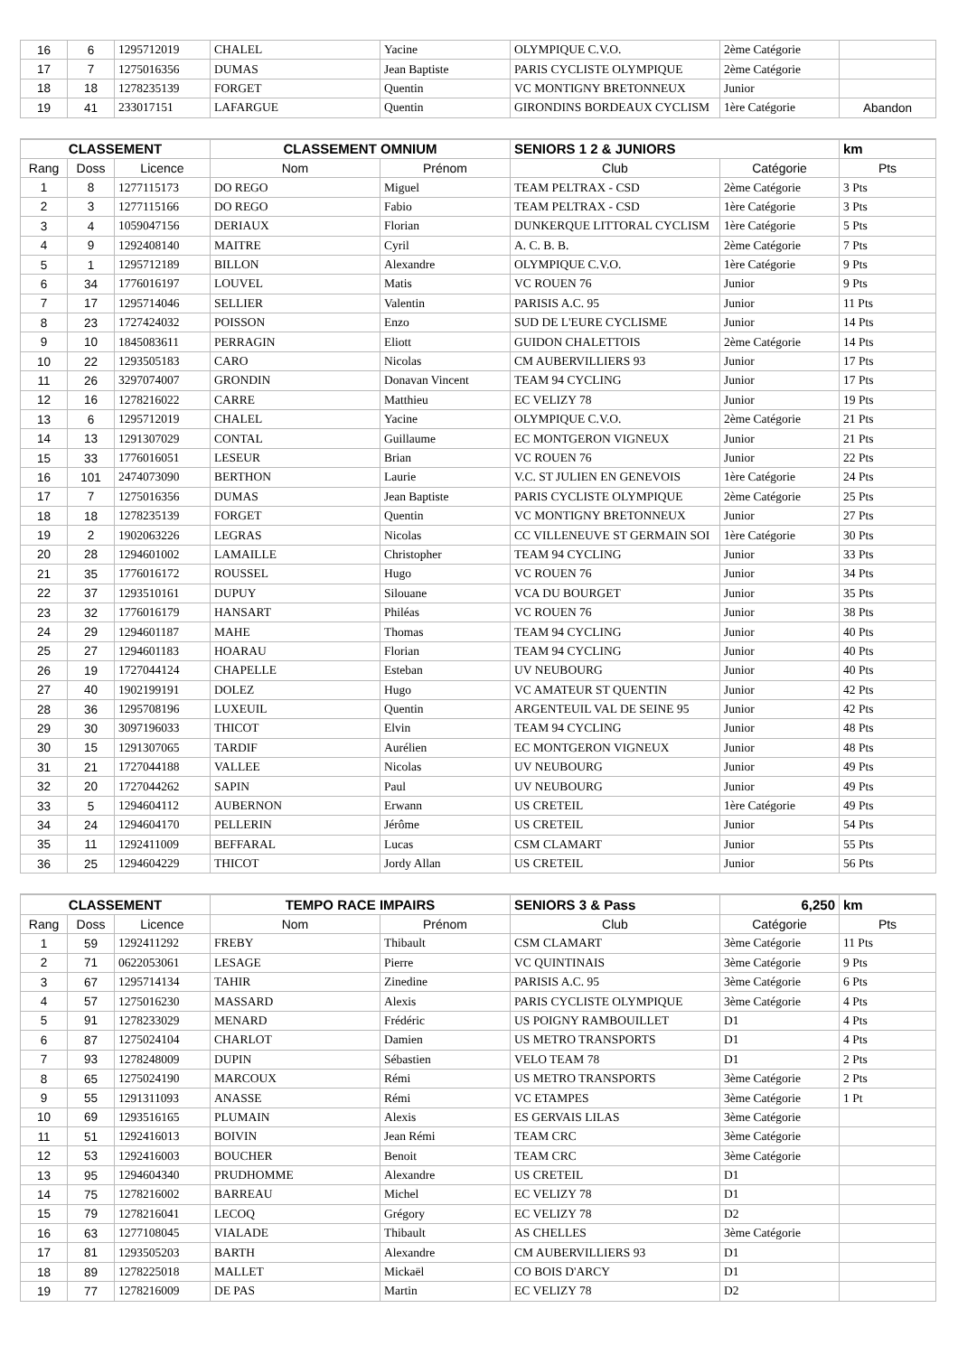| 16 | 6 | 1295712019 | CHALEL | Yacine | OLYMPIQUE C.V.O. | 2ème Catégorie | |
| 17 | 7 | 1275016356 | DUMAS | Jean Baptiste | PARIS CYCLISTE OLYMPIQUE | 2ème Catégorie | |
| 18 | 18 | 1278235139 | FORGET | Quentin | VC MONTIGNY BRETONNEUX | Junior | |
| 19 | 41 | 233017151 | LAFARGUE | Quentin | GIRONDINS BORDEAUX CYCLISM | 1ère Catégorie | Abandon |
| CLASSEMENT | | | CLASSEMENT OMNIUM | | SENIORS 1 2 & JUNIORS | | km |
| Rang | Doss | Licence | Nom | Prénom | Club | Catégorie | Pts |
| 1 | 8 | 1277115173 | DO REGO | Miguel | TEAM PELTRAX - CSD | 2ème Catégorie | 3 Pts |
| 2 | 3 | 1277115166 | DO REGO | Fabio | TEAM PELTRAX - CSD | 1ère Catégorie | 3 Pts |
| 3 | 4 | 1059047156 | DERIAUX | Florian | DUNKERQUE LITTORAL CYCLISM | 1ère Catégorie | 5 Pts |
| 4 | 9 | 1292408140 | MAITRE | Cyril | A. C. B. B. | 2ème Catégorie | 7 Pts |
| 5 | 1 | 1295712189 | BILLON | Alexandre | OLYMPIQUE C.V.O. | 1ère Catégorie | 9 Pts |
| 6 | 34 | 1776016197 | LOUVEL | Matis | VC ROUEN 76 | Junior | 9 Pts |
| 7 | 17 | 1295714046 | SELLIER | Valentin | PARISIS A.C. 95 | Junior | 11 Pts |
| 8 | 23 | 1727424032 | POISSON | Enzo | SUD DE L'EURE CYCLISME | Junior | 14 Pts |
| 9 | 10 | 1845083611 | PERRAGIN | Eliott | GUIDON CHALETTOIS | 2ème Catégorie | 14 Pts |
| 10 | 22 | 1293505183 | CARO | Nicolas | CM AUBERVILLIERS 93 | Junior | 17 Pts |
| 11 | 26 | 3297074007 | GRONDIN | Donavan Vincent | TEAM 94 CYCLING | Junior | 17 Pts |
| 12 | 16 | 1278216022 | CARRE | Matthieu | EC VELIZY 78 | Junior | 19 Pts |
| 13 | 6 | 1295712019 | CHALEL | Yacine | OLYMPIQUE C.V.O. | 2ème Catégorie | 21 Pts |
| 14 | 13 | 1291307029 | CONTAL | Guillaume | EC MONTGERON VIGNEUX | Junior | 21 Pts |
| 15 | 33 | 1776016051 | LESEUR | Brian | VC ROUEN 76 | Junior | 22 Pts |
| 16 | 101 | 2474073090 | BERTHON | Laurie | V.C. ST JULIEN EN GENEVOIS | 1ère Catégorie | 24 Pts |
| 17 | 7 | 1275016356 | DUMAS | Jean Baptiste | PARIS CYCLISTE OLYMPIQUE | 2ème Catégorie | 25 Pts |
| 18 | 18 | 1278235139 | FORGET | Quentin | VC MONTIGNY BRETONNEUX | Junior | 27 Pts |
| 19 | 2 | 1902063226 | LEGRAS | Nicolas | CC VILLENEUVE ST GERMAIN SOI | 1ère Catégorie | 30 Pts |
| 20 | 28 | 1294601002 | LAMAILLE | Christopher | TEAM 94 CYCLING | Junior | 33 Pts |
| 21 | 35 | 1776016172 | ROUSSEL | Hugo | VC ROUEN 76 | Junior | 34 Pts |
| 22 | 37 | 1293510161 | DUPUY | Silouane | VCA DU BOURGET | Junior | 35 Pts |
| 23 | 32 | 1776016179 | HANSART | Philéas | VC ROUEN 76 | Junior | 38 Pts |
| 24 | 29 | 1294601187 | MAHE | Thomas | TEAM 94 CYCLING | Junior | 40 Pts |
| 25 | 27 | 1294601183 | HOARAU | Florian | TEAM 94 CYCLING | Junior | 40 Pts |
| 26 | 19 | 1727044124 | CHAPELLE | Esteban | UV NEUBOURG | Junior | 40 Pts |
| 27 | 40 | 1902199191 | DOLEZ | Hugo | VC AMATEUR ST QUENTIN | Junior | 42 Pts |
| 28 | 36 | 1295708196 | LUXEUIL | Quentin | ARGENTEUIL VAL DE SEINE 95 | Junior | 42 Pts |
| 29 | 30 | 3097196033 | THICOT | Elvin | TEAM 94 CYCLING | Junior | 48 Pts |
| 30 | 15 | 1291307065 | TARDIF | Aurélien | EC MONTGERON VIGNEUX | Junior | 48 Pts |
| 31 | 21 | 1727044188 | VALLEE | Nicolas | UV NEUBOURG | Junior | 49 Pts |
| 32 | 20 | 1727044262 | SAPIN | Paul | UV NEUBOURG | Junior | 49 Pts |
| 33 | 5 | 1294604112 | AUBERNON | Erwann | US CRETEIL | 1ère Catégorie | 49 Pts |
| 34 | 24 | 1294604170 | PELLERIN | Jérôme | US CRETEIL | Junior | 54 Pts |
| 35 | 11 | 1292411009 | BEFFARAL | Lucas | CSM CLAMART | Junior | 55 Pts |
| 36 | 25 | 1294604229 | THICOT | Jordy Allan | US CRETEIL | Junior | 56 Pts |
| CLASSEMENT | | | TEMPO RACE IMPAIRS | | SENIORS 3 & Pass | 6,250 | km |
| Rang | Doss | Licence | Nom | Prénom | Club | Catégorie | Pts |
| 1 | 59 | 1292411292 | FREBY | Thibault | CSM CLAMART | 3ème Catégorie | 11 Pts |
| 2 | 71 | 0622053061 | LESAGE | Pierre | VC QUINTINAIS | 3ème Catégorie | 9 Pts |
| 3 | 67 | 1295714134 | TAHIR | Zinedine | PARISIS A.C. 95 | 3ème Catégorie | 6 Pts |
| 4 | 57 | 1275016230 | MASSARD | Alexis | PARIS CYCLISTE OLYMPIQUE | 3ème Catégorie | 4 Pts |
| 5 | 91 | 1278233029 | MENARD | Frédéric | US POIGNY RAMBOUILLET | D1 | 4 Pts |
| 6 | 87 | 1275024104 | CHARLOT | Damien | US METRO TRANSPORTS | D1 | 4 Pts |
| 7 | 93 | 1278248009 | DUPIN | Sébastien | VELO TEAM 78 | D1 | 2 Pts |
| 8 | 65 | 1275024190 | MARCOUX | Rémi | US METRO TRANSPORTS | 3ème Catégorie | 2 Pts |
| 9 | 55 | 1291311093 | ANASSE | Rémi | VC ETAMPES | 3ème Catégorie | 1 Pt |
| 10 | 69 | 1293516165 | PLUMAIN | Alexis | ES GERVAIS LILAS | 3ème Catégorie | |
| 11 | 51 | 1292416013 | BOIVIN | Jean Rémi | TEAM CRC | 3ème Catégorie | |
| 12 | 53 | 1292416003 | BOUCHER | Benoit | TEAM CRC | 3ème Catégorie | |
| 13 | 95 | 1294604340 | PRUDHOMME | Alexandre | US CRETEIL | D1 | |
| 14 | 75 | 1278216002 | BARREAU | Michel | EC VELIZY 78 | D1 | |
| 15 | 79 | 1278216041 | LECOQ | Grégory | EC VELIZY 78 | D2 | |
| 16 | 63 | 1277108045 | VIALADE | Thibault | AS CHELLES | 3ème Catégorie | |
| 17 | 81 | 1293505203 | BARTH | Alexandre | CM AUBERVILLIERS 93 | D1 | |
| 18 | 89 | 1278225018 | MALLET | Mickaël | CO BOIS D'ARCY | D1 | |
| 19 | 77 | 1278216009 | DE PAS | Martin | EC VELIZY 78 | D2 | |